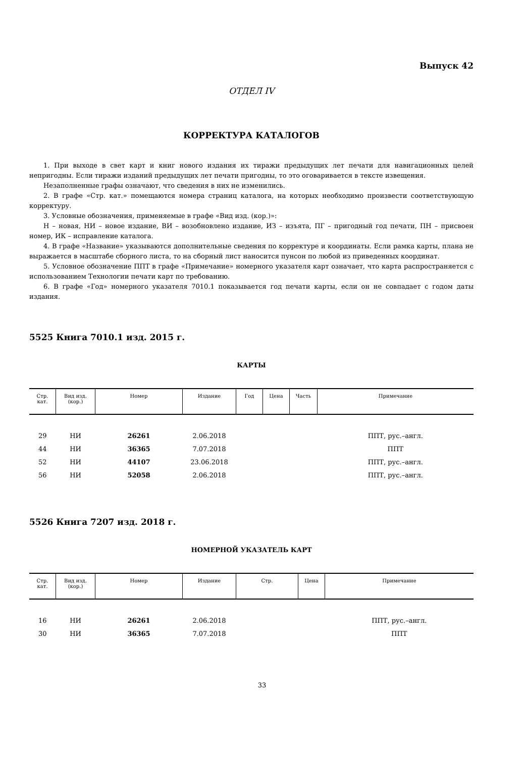Выпуск 42
ОТДЕЛ IV
КОРРЕКТУРА КАТАЛОГОВ
1. При выходе в свет карт и книг нового издания их тиражи предыдущих лет печати для навигационных целей непригодны. Если тиражи изданий предыдущих лет печати пригодны, то это оговаривается в тексте извещения.
Незаполненные графы означают, что сведения в них не изменились.
2. В графе «Стр. кат.» помещаются номера страниц каталога, на которых необходимо произвести соответствующую корректуру.
3. Условные обозначения, применяемые в графе «Вид изд. (кор.)»:
Н – новая, НИ – новое издание, ВИ – возобновлено издание, ИЗ – изъята, ПГ – пригодный год печати, ПН – присвоен номер, ИК – исправление каталога.
4. В графе «Название» указываются дополнительные сведения по корректуре и координаты. Если рамка карты, плана не выражается в масштабе сборного листа, то на сборный лист наносится пунсон по любой из приведенных координат.
5. Условное обозначение ППТ в графе «Примечание» номерного указателя карт означает, что карта распространяется с использованием Технологии печати карт по требованию.
6. В графе «Год» номерного указателя 7010.1 показывается год печати карты, если он не совпадает с годом даты издания.
5525 Книга 7010.1 изд. 2015 г.
КАРТЫ
| Стр. кат. | Вид изд. (кор.) | Номер | Издание | Год | Цена | Часть | Примечание |
| --- | --- | --- | --- | --- | --- | --- | --- |
| 29 | НИ | 26261 | 2.06.2018 | | | | ППТ, рус.–англ. |
| 44 | НИ | 36365 | 7.07.2018 | | | | ППТ |
| 52 | НИ | 44107 | 23.06.2018 | | | | ППТ, рус.–англ. |
| 56 | НИ | 52058 | 2.06.2018 | | | | ППТ, рус.–англ. |
5526 Книга 7207 изд. 2018 г.
НОМЕРНОЙ УКАЗАТЕЛЬ КАРТ
| Стр. кат. | Вид изд. (кор.) | Номер | Издание | Стр. | Цена | Примечание |
| --- | --- | --- | --- | --- | --- | --- |
| 16 | НИ | 26261 | 2.06.2018 | | | ППТ, рус.–англ. |
| 30 | НИ | 36365 | 7.07.2018 | | | ППТ |
33